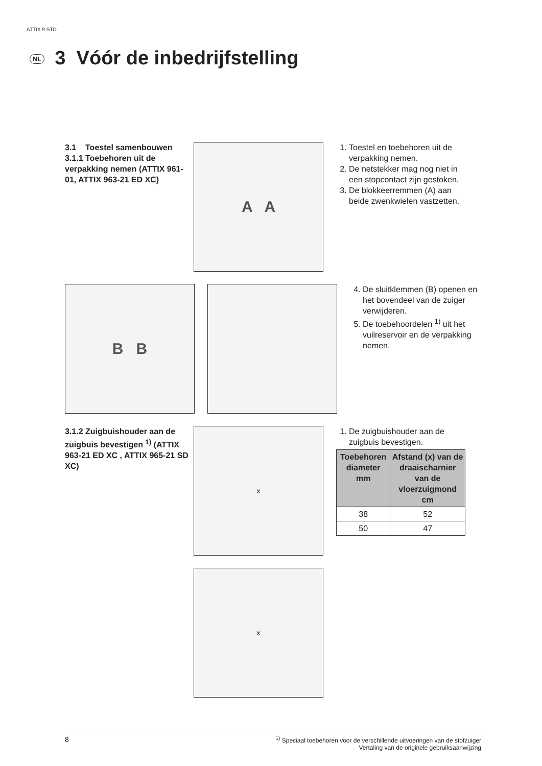ATTIX 9 STD
NL 3 Vóór de inbedrijfstelling
3.1 Toestel samenbouwen
3.1.1 Toebehoren uit de verpakking nemen (ATTIX 961-01, ATTIX 963-21 ED XC)
A A
1. Toestel en toebehoren uit de verpakking nemen.
2. De netstekker mag nog niet in een stopcontact zijn gestoken.
3. De blokkeerremmen (A) aan beide zwenkwielen vastzetten.
B B
4. De sluitklemmen (B) openen en het bovendeel van de zuiger verwijderen.
5. De toebehoordelen <sup>1)</sup> uit het vuilreservoir en de verpakking nemen.
3.1.2 Zuigbuishouder aan de zuigbuis bevestigen <sup>1)</sup> (ATTIX 963-21 ED XC , ATTIX 965-21 SD XC)
x
1. De zuigbuishouder aan de zuigbuis bevestigen.
| Toebehoren diameter mm | Afstand (x) van de draaischarnier van de vloerzuigmond cm |
| --- | --- |
| 38 | 52 |
| 50 | 47 |
x
8<sup>1)</sup> Speciaal toebehoren voor de verschillende uitvoeringen van de stofzuiger
Vertaling van de originele gebruiksaanwijzing